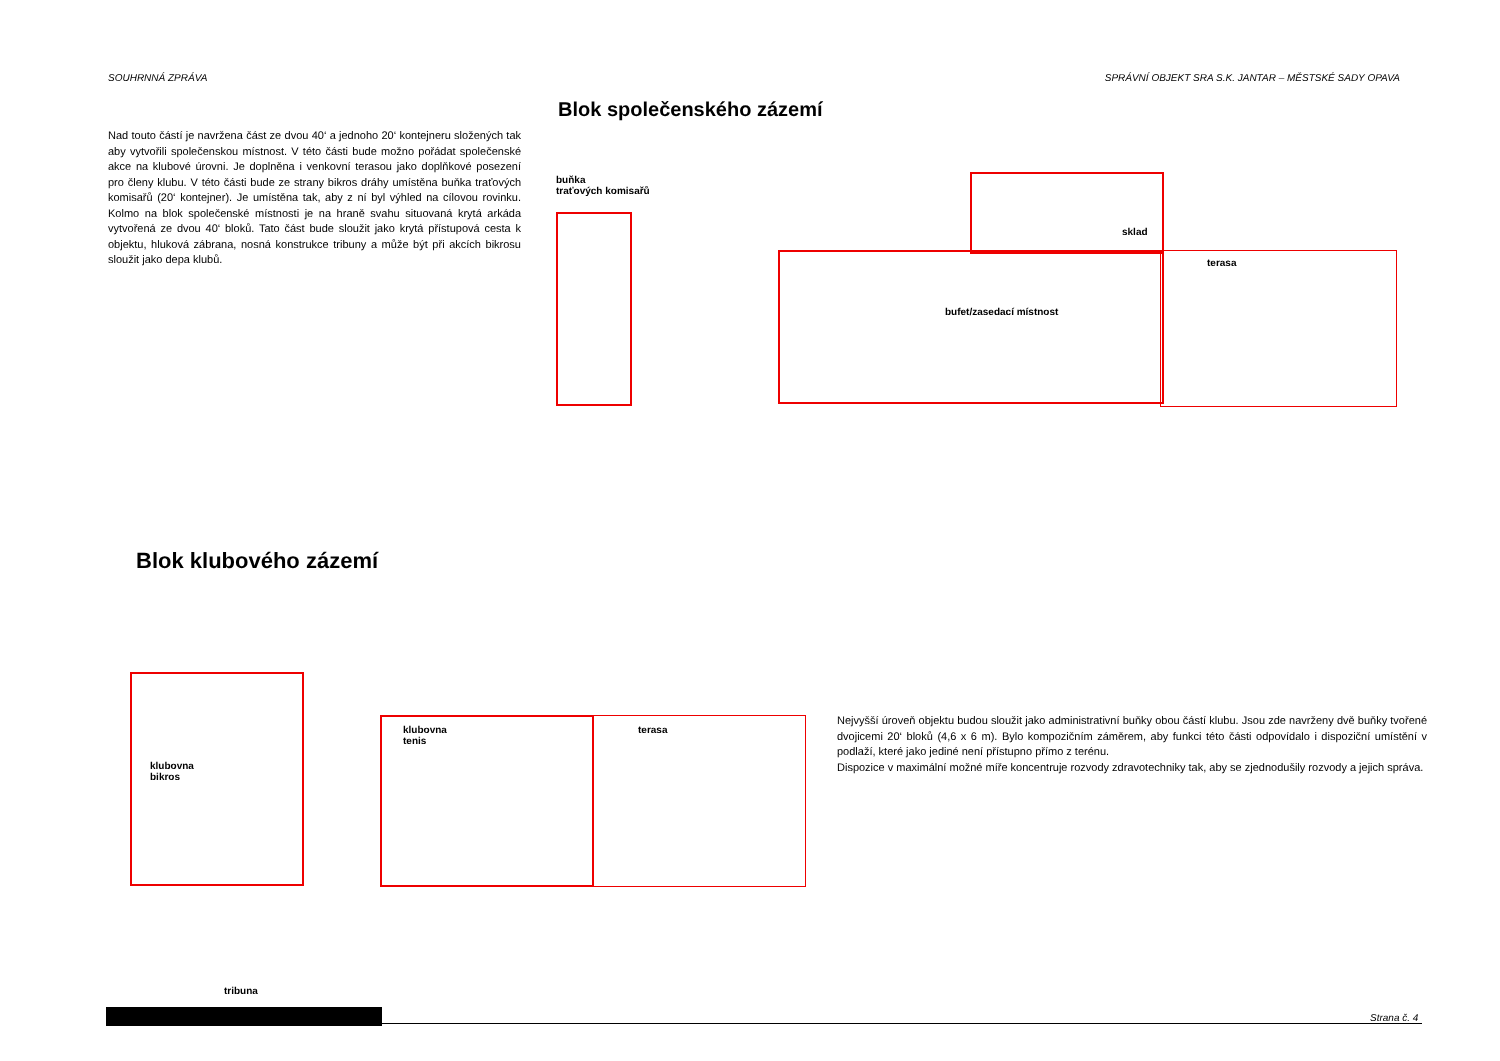SOUHRNNÁ ZPRÁVA SPRÁVNÍ OBJEKT SRA S.K. JANTAR – MĚSTSKÉ SADY OPAVA
Blok společenského zázemí
Nad touto částí je navržena část ze dvou 40‘ a jednoho 20‘ kontejneru složených tak aby vytvořili společenskou místnost. V této části bude možno pořádat společenské akce na klubové úrovni. Je doplněna i venkovní terasou jako doplňkové posezení pro členy klubu. V této části bude ze strany bikros dráhy umístěna buňka traťových komisařů (20‘ kontejner). Je umístěna tak, aby z ní byl výhled na cílovou rovinku. Kolmo na blok společenské místnosti je na hraně svahu situovaná krytá arkáda vytvořená ze dvou 40‘ bloků. Tato část bude sloužit jako krytá přístupová cesta k objektu, hluková zábrana, nosná konstrukce tribuny a může být při akcích bikrosu sloužit jako depa klubů.
buňka
traťových komisařů
sklad
bufet/zasedací místnost
terasa
Blok klubového zázemí
klubovna
bikros
klubovna
tenis
terasa
tribuna
Nejvyšší úroveň objektu budou sloužit jako administrativní buňky obou částí klubu. Jsou zde navrženy dvě buňky tvořené dvojicemi 20‘ bloků (4,6 x 6 m). Bylo kompozičním záměrem, aby funkci této části odpovídalo i dispoziční umístění v podlaží, které jako jediné není přístupno přímo z terénu.
Dispozice v maximální možné míře koncentruje rozvody zdravotechniky tak, aby se zjednodušily rozvody a jejich správa.
Strana č. 4